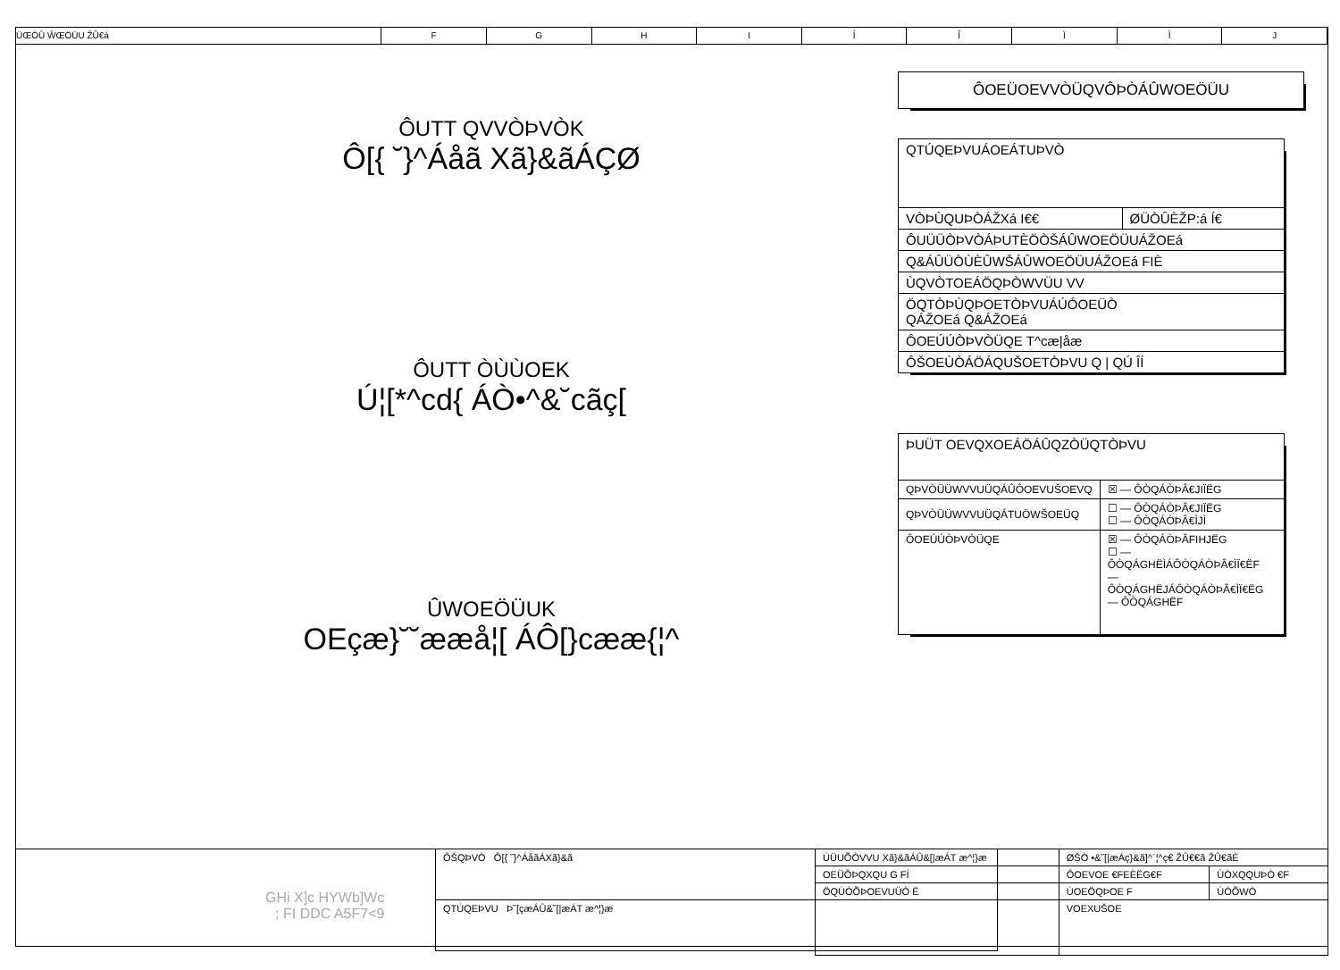ÜŒÒÛ ŴŒÖÜU ŽÛ€á F G H I Í Î Ï Ì J
ÔUTT QVVÒÞVÒK
Ô[{ ˘}^Áåã Xã}&ãÁÇØ
ÔUTT ÒÙÙOEK
Ú¦[*^cd{ ÁÒ•^&˘cãç[
ÛWOEÖÜUK
OEçæ}˘˘ææå¦[ ÁÔ[}cææ{¦^
ÔOEÜOEVVÒÜQVÔÞÒÁÛWOEÖÜU
| QTÚQEÞVUÁOEÁTUÞVÒ | |
| VÒÞÙQUÞÒÁŽXá I€€ | ØÜÒÛÈŽP:á Í€ |
| ÔUÜÜÒÞVÒÁÞUTÈÖÒŠÁÛWOEÖÜUÁŽOEá | |
| Q&ÁÛÜÒÙÈÛWŠÁÛWOEÖÜUÁŽOEá FIÈ | |
| ÙQVÒTOEÁÖQÞÒWVÜU VV | |
| ÖQTÒÞÙQÞOETÒÞVUÁÚÓOEÜÒ QÁŽOEá Q&ÁŽOEá | |
| ÔOEÚÚÒÞVÒÜQE T^cæ/åæ | |
| ÔŠOEÙÒÁÖÁQUŠOETÒÞVU Q / QÚ ÎÍ | |
| ÞUÜT OEVQXOEÁÖÁÛQZÒÜQTÒÞVU | |
| QÞVÒÜÜWVVUÜQÁÛÔOEVUŠOEVQ | ☒ — ÔÒQÁÒÞÂ€JIÏËG |
| QÞVÒÜÜWVVUÜQÁTUÖWŠOEÜQ | ☐ — ÔÒQÁÒÞÂ€JIÏËG ☐ — ÔÒQÁÒÞÂ€ÌJÌ |
| ÔOEÚÚÒÞVÒÜQE | ☒ — ÔÒQÁÒÞÂFIHJËG ☐ — ÔÒQÁGHËÌÁÔÒQÁÒÞÂ€ÌÏ€ËF — ÔÒQÁGHËJÁÔÒQÁÒÞÂ€ÌÏ€ËG — ÔÒQÁGHËF |
GHi X]c HYWb]Wc
; FI DDC A5F7<9
| ÔŠQÞVÒ Ô[{ ˘}^ÁåãÁXã}&ã |
| QTÚQEÞVU Þ˘[çæÁÛ&˘[/æÁT æ^¦}æ |
| ÙÜUÕÒVVU Xã}&ãÁÛ&[/æÁT æ^¦}æ | ØŠÒ •&˘[/æÁç}&ã]^´¦^ç€ ŽÛ€€ã ŽÛ€ãÈ | |
| OEÜÔÞQXQU G FÍ | ÔOEVOE €FEÈËG€F | ÙÒXQQUÞÒ €F |
| ÖQÙÒÕÞOEVUÜÒ Ë | ÙOEÖQÞOE F | ÙÒÕWÒ |
| | VOEXUŠOE | |